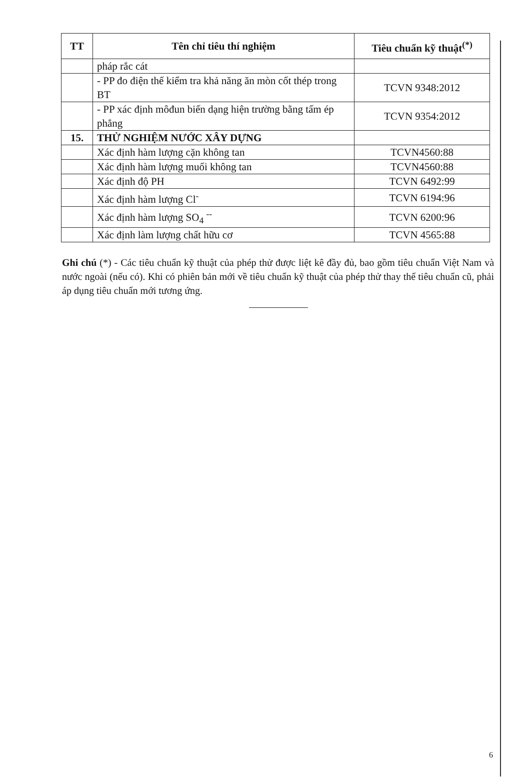| TT | Tên chỉ tiêu thí nghiệm | Tiêu chuẩn kỹ thuật<sup>(*)</sup> |
| --- | --- | --- |
| | pháp rắc cát | |
| | - PP đo điện thế kiểm tra khả năng ăn mòn cốt thép trong BT | TCVN 9348:2012 |
| | - PP xác định môđun biến dạng hiện trường bằng tấm ép phẳng | TCVN 9354:2012 |
| 15. | THỬ NGHIỆM NƯỚC XÂY DỰNG | |
| | Xác định hàm lượng cặn không tan | TCVN4560:88 |
| | Xác định hàm lượng muối không tan | TCVN4560:88 |
| | Xác định độ PH | TCVN 6492:99 |
| | Xác định hàm lượng Cl<sup>-</sup> | TCVN 6194:96 |
| | Xác định hàm lượng SO<sub>4</sub> <sup>--</sup> | TCVN 6200:96 |
| | Xác định làm lượng chất hữu cơ | TCVN 4565:88 |
Ghi chú (*) - Các tiêu chuẩn kỹ thuật của phép thử được liệt kê đầy đủ, bao gồm tiêu chuẩn Việt Nam và nước ngoài (nếu có). Khi có phiên bản mới về tiêu chuẩn kỹ thuật của phép thử thay thế tiêu chuẩn cũ, phải áp dụng tiêu chuẩn mới tương ứng.
6